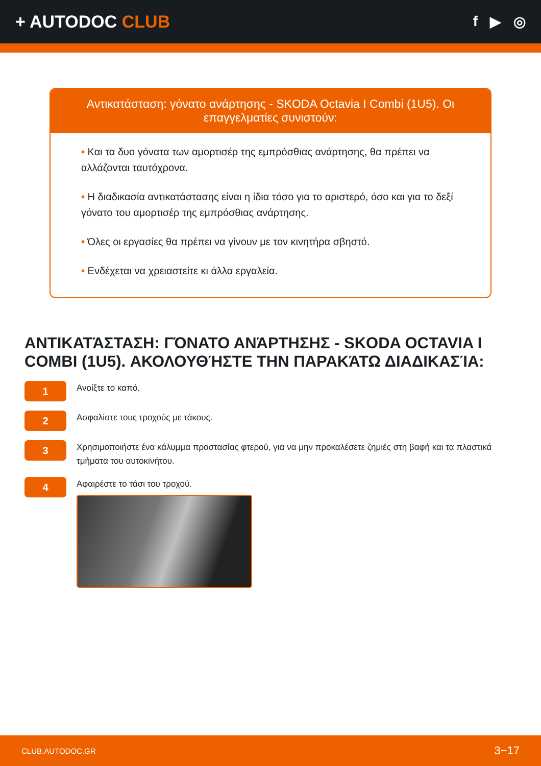+ AUTODOC CLUB
f ▶ ◎
Αντικατάσταση: γόνατο ανάρτησης - SKODA Octavia I Combi (1U5). Οι επαγγελματίες συνιστούν:
• Και τα δυο γόνατα των αμορτισέρ της εμπρόσθιας ανάρτησης, θα πρέπει να αλλάζονται ταυτόχρονα.
• Η διαδικασία αντικατάστασης είναι η ίδια τόσο για το αριστερό, όσο και για το δεξί γόνατο του αμορτισέρ της εμπρόσθιας ανάρτησης.
• Όλες οι εργασίες θα πρέπει να γίνουν με τον κινητήρα σβηστό.
• Ενδέχεται να χρειαστείτε κι άλλα εργαλεία.
ΑΝΤΙΚΑΤΆΣΤΑΣΗ: ΓΌΝΑΤΟ ΑΝΆΡΤΗΣΗΣ - SKODA OCTAVIA I COMBI (1U5). ΑΚΟΛΟΥΘΉΣΤΕ ΤΗΝ ΠΑΡΑΚΆΤΩ ΔΙΑΔΙΚΑΣΊΑ:
1
Ανοίξτε το καπό.
2
Ασφαλίστε τους τροχούς με τάκους.
3
Χρησιμοποιήστε ένα κάλυμμα προστασίας φτερού, για να μην προκαλέσετε ζημιές στη βαφή και τα πλαστικά τμήματα του αυτοκινήτου.
4
Αφαιρέστε το τάσι του τροχού.
CLUB.AUTODOC.GR 3−17